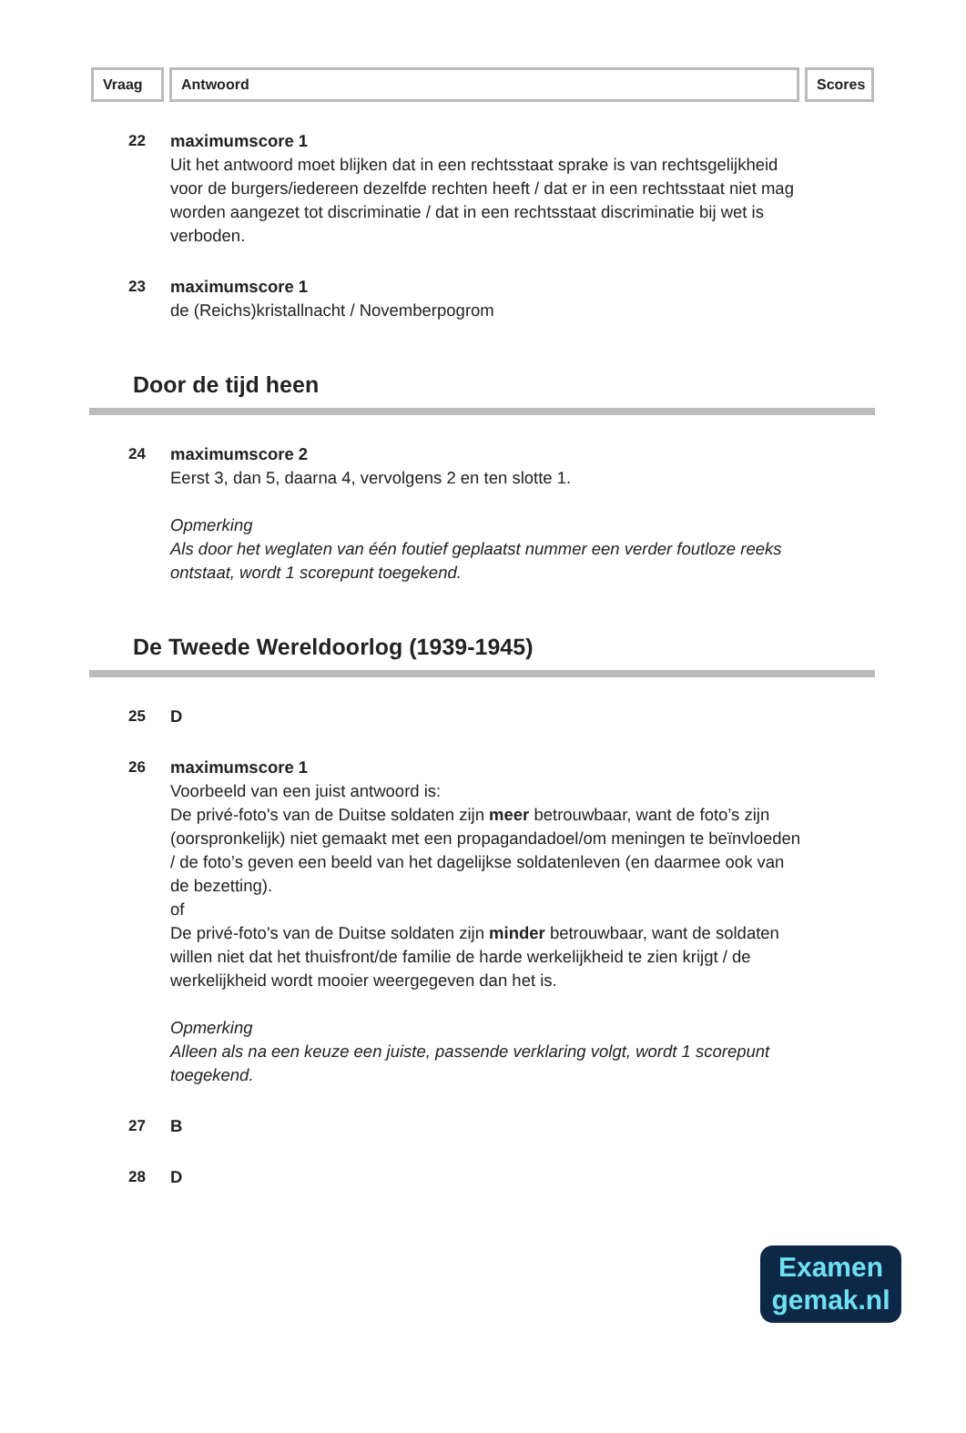Vraag Antwoord Scores
22 maximumscore 1
Uit het antwoord moet blijken dat in een rechtsstaat sprake is van rechtsgelijkheid voor de burgers/iedereen dezelfde rechten heeft / dat er in een rechtsstaat niet mag worden aangezet tot discriminatie / dat in een rechtsstaat discriminatie bij wet is verboden.
23 maximumscore 1
de (Reichs)kristallnacht / Novemberpogrom
Door de tijd heen
24 maximumscore 2
Eerst 3, dan 5, daarna 4, vervolgens 2 en ten slotte 1.
Opmerking
Als door het weglaten van één foutief geplaatst nummer een verder foutloze reeks ontstaat, wordt 1 scorepunt toegekend.
De Tweede Wereldoorlog (1939-1945)
25 D
26 maximumscore 1
Voorbeeld van een juist antwoord is:
De privé-foto's van de Duitse soldaten zijn meer betrouwbaar, want de foto’s zijn (oorspronkelijk) niet gemaakt met een propagandadoel/om meningen te beïnvloeden / de foto’s geven een beeld van het dagelijkse soldatenleven (en daarmee ook van de bezetting).
of
De privé-foto's van de Duitse soldaten zijn minder betrouwbaar, want de soldaten willen niet dat het thuisfront/de familie de harde werkelijkheid te zien krijgt / de werkelijkheid wordt mooier weergegeven dan het is.
Opmerking
Alleen als na een keuze een juiste, passende verklaring volgt, wordt 1 scorepunt toegekend.
27 B
28 D
Examen
gemak.nl